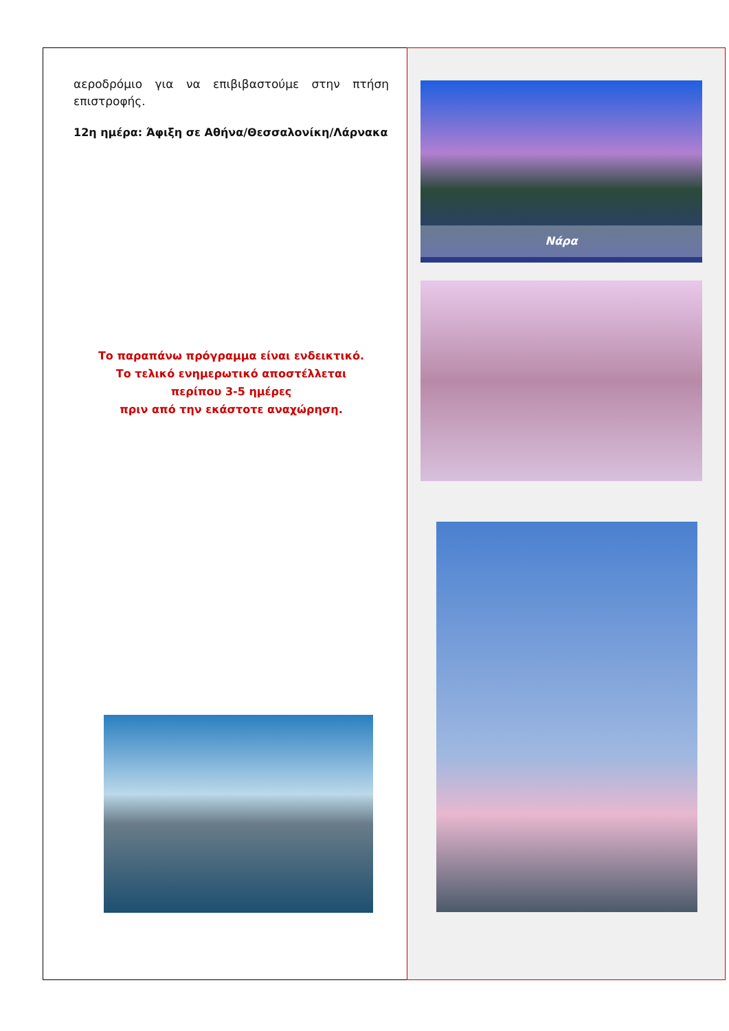αεροδρόμιο για να επιβιβαστούμε στην πτήση επιστροφής.
12η ημέρα: Άφιξη σε Αθήνα/Θεσσαλονίκη/Λάρνακα
Το παραπάνω πρόγραμμα είναι ενδεικτικό.
Το τελικό ενημερωτικό αποστέλλεται
περίπου 3-5 ημέρες
πριν από την εκάστοτε αναχώρηση.
Νάρα